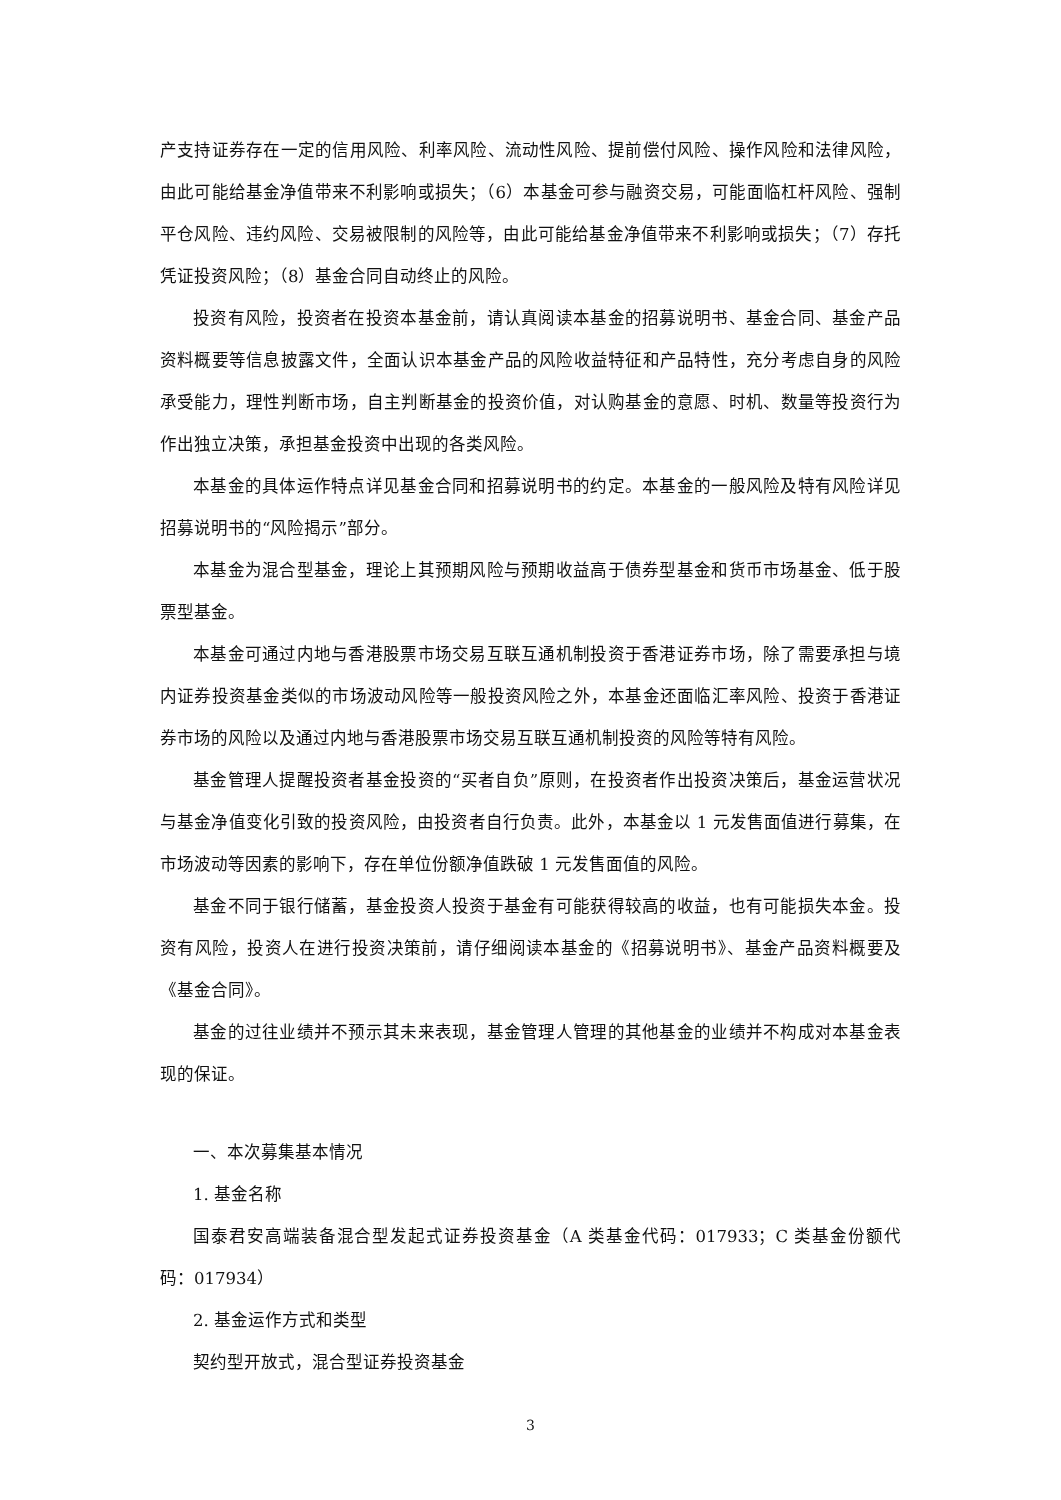产支持证券存在一定的信用风险、利率风险、流动性风险、提前偿付风险、操作风险和法律风险，由此可能给基金净值带来不利影响或损失；（6）本基金可参与融资交易，可能面临杠杆风险、强制平仓风险、违约风险、交易被限制的风险等，由此可能给基金净值带来不利影响或损失；（7）存托凭证投资风险；（8）基金合同自动终止的风险。
投资有风险，投资者在投资本基金前，请认真阅读本基金的招募说明书、基金合同、基金产品资料概要等信息披露文件，全面认识本基金产品的风险收益特征和产品特性，充分考虑自身的风险承受能力，理性判断市场，自主判断基金的投资价值，对认购基金的意愿、时机、数量等投资行为作出独立决策，承担基金投资中出现的各类风险。
本基金的具体运作特点详见基金合同和招募说明书的约定。本基金的一般风险及特有风险详见招募说明书的“风险揭示”部分。
本基金为混合型基金，理论上其预期风险与预期收益高于债券型基金和货币市场基金、低于股票型基金。
本基金可通过内地与香港股票市场交易互联互通机制投资于香港证券市场，除了需要承担与境内证券投资基金类似的市场波动风险等一般投资风险之外，本基金还面临汇率风险、投资于香港证券市场的风险以及通过内地与香港股票市场交易互联互通机制投资的风险等特有风险。
基金管理人提醒投资者基金投资的“买者自负”原则，在投资者作出投资决策后，基金运营状况与基金净值变化引致的投资风险，由投资者自行负责。此外，本基金以 1 元发售面值进行募集，在市场波动等因素的影响下，存在单位份额净值跌破 1 元发售面值的风险。
基金不同于银行储蓄，基金投资人投资于基金有可能获得较高的收益，也有可能损失本金。投资有风险，投资人在进行投资决策前，请仔细阅读本基金的《招募说明书》、基金产品资料概要及《基金合同》。
基金的过往业绩并不预示其未来表现，基金管理人管理的其他基金的业绩并不构成对本基金表现的保证。
一、本次募集基本情况
1. 基金名称
国泰君安高端装备混合型发起式证券投资基金（A 类基金代码：017933；C 类基金份额代码：017934）
2. 基金运作方式和类型
契约型开放式，混合型证券投资基金
3